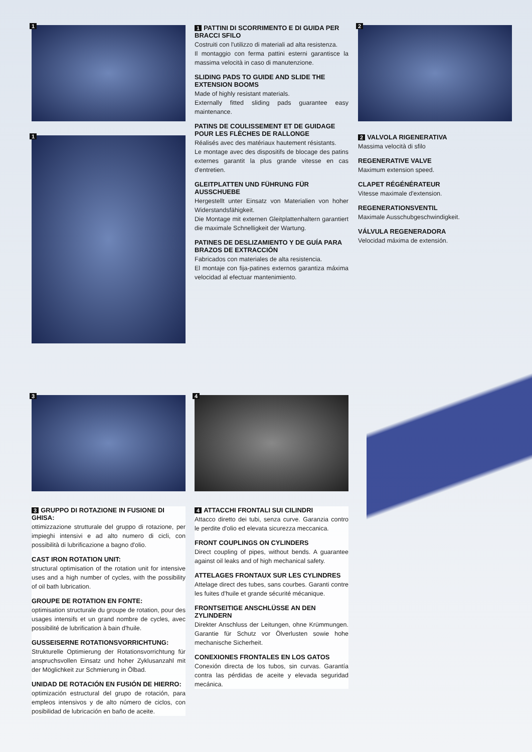1
1
1 PATTINI DI SCORRIMENTO E DI GUIDA PER BRACCI SFILO
Costruiti con l'utilizzo di materiali ad alta resistenza.
Il montaggio con ferma pattini esterni garantisce la massima velocità in caso di manutenzione.
SLIDING PADS TO GUIDE AND SLIDE THE EXTENSION BOOMS
Made of highly resistant materials.
Externally fitted sliding pads guarantee easy maintenance.
PATINS DE COULISSEMENT ET DE GUIDAGE POUR LES FLÈCHES DE RALLONGE
Réalisés avec des matériaux hautement résistants.
Le montage avec des dispositifs de blocage des patins externes garantit la plus grande vitesse en cas d'entretien.
GLEITPLATTEN UND FÜHRUNG FÜR AUSSCHUEBE
Hergestellt unter Einsatz von Materialien von hoher Widerstandsfähigkeit.
Die Montage mit externen Gleitplattenhaltern garantiert die maximale Schnelligkeit der Wartung.
PATINES DE DESLIZAMIENTO Y DE GUÍA PARA BRAZOS DE EXTRACCIÓN
Fabricados con materiales de alta resistencia.
El montaje con fija-patines externos garantiza máxima velocidad al efectuar mantenimiento.
2
2 VALVOLA RIGENERATIVA
Massima velocità di sfilo
REGENERATIVE VALVE
Maximum extension speed.
CLAPET RÉGÉNÉRATEUR
Vitesse maximale d'extension.
REGENERATIONSVENTIL
Maximale Ausschubgeschwindigkeit.
VÁLVULA REGENERADORA
Velocidad máxima de extensión.
3
3 GRUPPO DI ROTAZIONE IN FUSIONE DI GHISA:
ottimizzazione strutturale del gruppo di rotazione, per impieghi intensivi e ad alto numero di cicli, con possibilità di lubrificazione a bagno d'olio.
CAST IRON ROTATION UNIT:
structural optimisation of the rotation unit for intensive uses and a high number of cycles, with the possibility of oil bath lubrication.
GROUPE DE ROTATION EN FONTE:
optimisation structurale du groupe de rotation, pour des usages intensifs et un grand nombre de cycles, avec possibilité de lubrification à bain d'huile.
GUSSEISERNE ROTATIONSVORRICHTUNG:
Strukturelle Optimierung der Rotationsvorrichtung für anspruchsvollen Einsatz und hoher Zyklusanzahl mit der Möglichkeit zur Schmierung in Ölbad.
UNIDAD DE ROTACIÓN EN FUSIÓN DE HIERRO:
optimización estructural del grupo de rotación, para empleos intensivos y de alto número de ciclos, con posibilidad de lubricación en baño de aceite.
4
4 ATTACCHI FRONTALI SUI CILINDRI
Attacco diretto dei tubi, senza curve. Garanzia contro le perdite d'olio ed elevata sicurezza meccanica.
FRONT COUPLINGS ON CYLINDERS
Direct coupling of pipes, without bends. A guarantee against oil leaks and of high mechanical safety.
ATTELAGES FRONTAUX SUR LES CYLINDRES
Attelage direct des tubes, sans courbes. Garanti contre les fuites d'huile et grande sécurité mécanique.
FRONTSEITIGE ANSCHLÜSSE AN DEN ZYLINDERN
Direkter Anschluss der Leitungen, ohne Krümmungen. Garantie für Schutz vor Ölverlusten sowie hohe mechanische Sicherheit.
CONEXIONES FRONTALES EN LOS GATOS
Conexión directa de los tubos, sin curvas. Garantía contra las pérdidas de aceite y elevada seguridad mecánica.